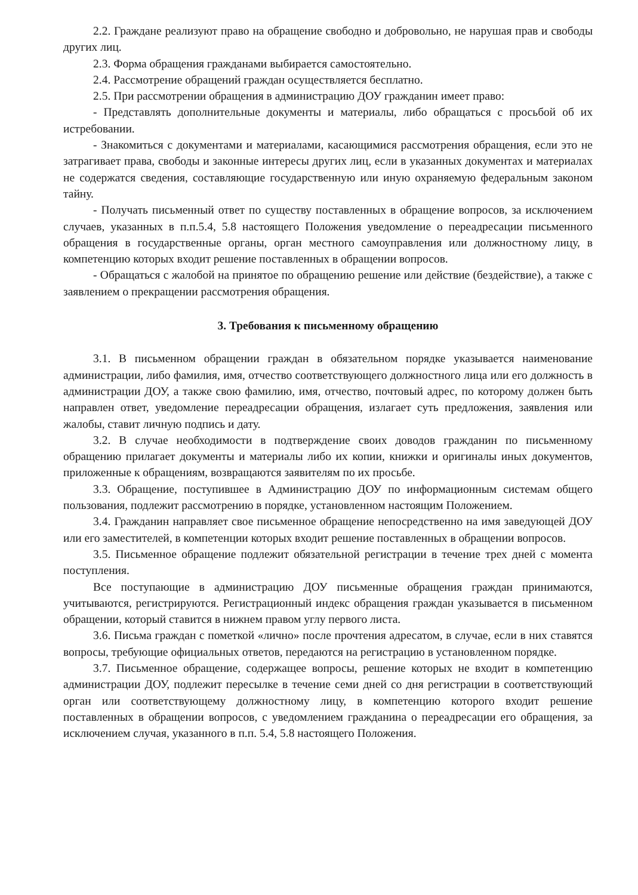2.2. Граждане реализуют право на обращение свободно и добровольно, не нарушая прав и свободы других лиц.
2.3. Форма обращения гражданами выбирается самостоятельно.
2.4. Рассмотрение обращений граждан осуществляется бесплатно.
2.5. При рассмотрении обращения в администрацию ДОУ гражданин имеет право:
- Представлять дополнительные документы и материалы, либо обращаться с просьбой об их истребовании.
- Знакомиться с документами и материалами, касающимися рассмотрения обращения, если это не затрагивает права, свободы и законные интересы других лиц, если в указанных документах и материалах не содержатся сведения, составляющие государственную или иную охраняемую федеральным законом тайну.
- Получать письменный ответ по существу поставленных в обращение вопросов, за исключением случаев, указанных в п.п.5.4, 5.8 настоящего Положения уведомление о переадресации письменного обращения в государственные органы, орган местного самоуправления или должностному лицу, в компетенцию которых входит решение поставленных в обращении вопросов.
- Обращаться с жалобой на принятое по обращению решение или действие (бездействие), а также с заявлением о прекращении рассмотрения обращения.
3. Требования к письменному обращению
3.1. В письменном обращении граждан в обязательном порядке указывается наименование администрации, либо фамилия, имя, отчество соответствующего должностного лица или его должность в администрации ДОУ, а также свою фамилию, имя, отчество, почтовый адрес, по которому должен быть направлен ответ, уведомление переадресации обращения, излагает суть предложения, заявления или жалобы, ставит личную подпись и дату.
3.2. В случае необходимости в подтверждение своих доводов гражданин по письменному обращению прилагает документы и материалы либо их копии, книжки и оригиналы иных документов, приложенные к обращениям, возвращаются заявителям по их просьбе.
3.3. Обращение, поступившее в Администрацию ДОУ по информационным системам общего пользования, подлежит рассмотрению в порядке, установленном настоящим Положением.
3.4. Гражданин направляет свое письменное обращение непосредственно на имя заведующей ДОУ или его заместителей, в компетенции которых входит решение поставленных в обращении вопросов.
3.5. Письменное обращение подлежит обязательной регистрации в течение трех дней с момента поступления.
Все поступающие в администрацию ДОУ письменные обращения граждан принимаются, учитываются, регистрируются. Регистрационный индекс обращения граждан указывается в письменном обращении, который ставится в нижнем правом углу первого листа.
3.6. Письма граждан с пометкой «лично» после прочтения адресатом, в случае, если в них ставятся вопросы, требующие официальных ответов, передаются на регистрацию в установленном порядке.
3.7. Письменное обращение, содержащее вопросы, решение которых не входит в компетенцию администрации ДОУ, подлежит пересылке в течение семи дней со дня регистрации в соответствующий орган или соответствующему должностному лицу, в компетенцию которого входит решение поставленных в обращении вопросов, с уведомлением гражданина о переадресации его обращения, за исключением случая, указанного в п.п. 5.4, 5.8 настоящего Положения.